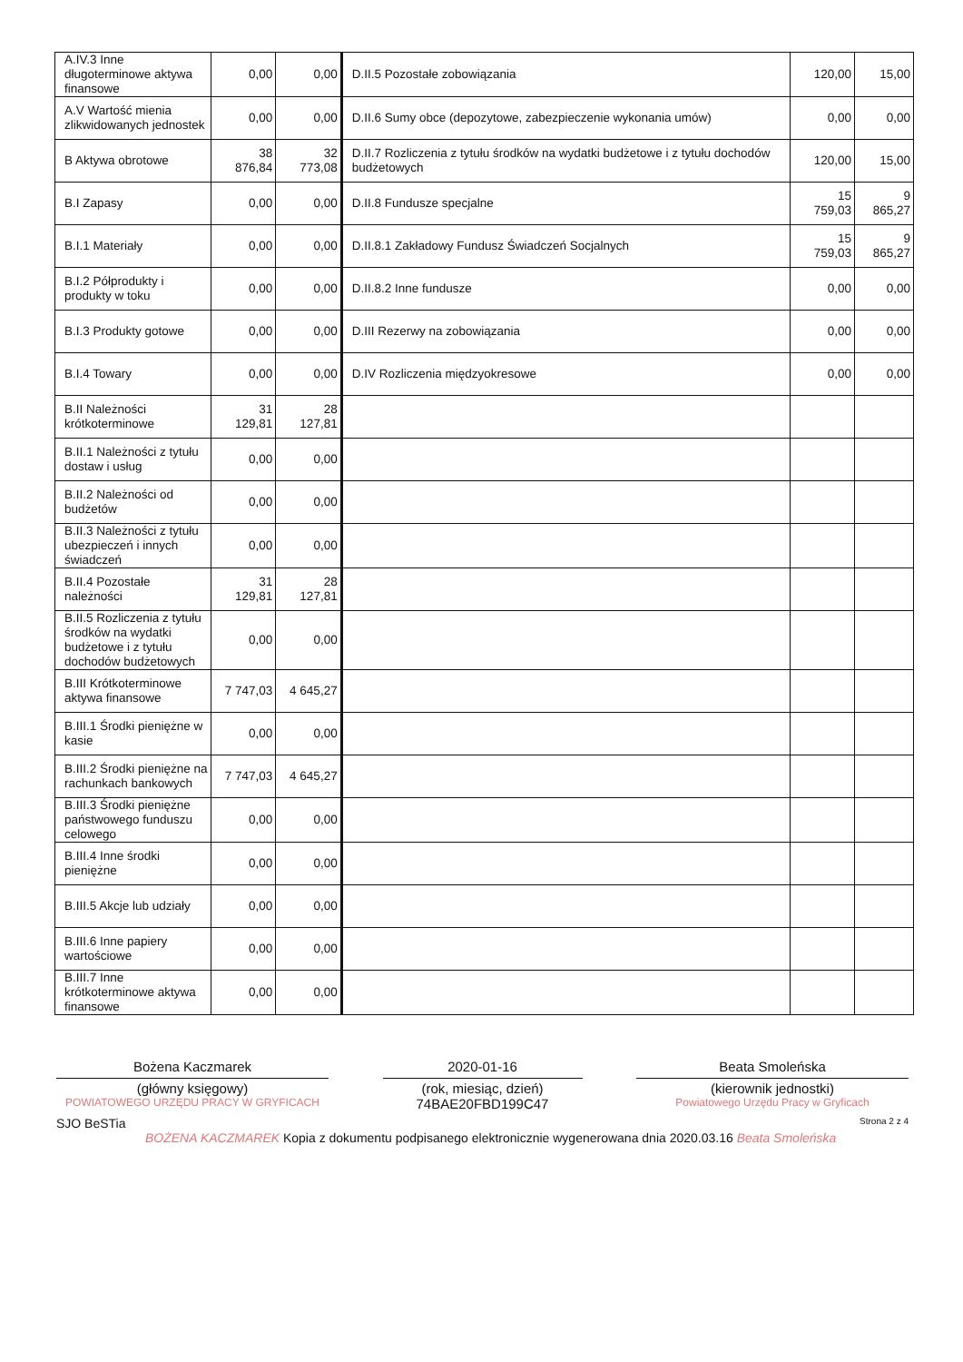| A.IV.3 Inne długoterminowe aktywa finansowe | 0,00 | 0,00 | D.II.5 Pozostałe zobowiązania | 120,00 | 15,00 |
| A.V Wartość mienia zlikwidowanych jednostek | 0,00 | 0,00 | D.II.6 Sumy obce (depozytowe, zabezpieczenie wykonania umów) | 0,00 | 0,00 |
| B Aktywa obrotowe | 38 876,84 | 32 773,08 | D.II.7 Rozliczenia z tytułu środków na wydatki budżetowe i z tytułu dochodów budżetowych | 120,00 | 15,00 |
| B.I Zapasy | 0,00 | 0,00 | D.II.8 Fundusze specjalne | 15 759,03 | 9 865,27 |
| B.I.1 Materiały | 0,00 | 0,00 | D.II.8.1 Zakładowy Fundusz Świadczeń Socjalnych | 15 759,03 | 9 865,27 |
| B.I.2 Półprodukty i produkty w toku | 0,00 | 0,00 | D.II.8.2 Inne fundusze | 0,00 | 0,00 |
| B.I.3 Produkty gotowe | 0,00 | 0,00 | D.III Rezerwy na zobowiązania | 0,00 | 0,00 |
| B.I.4 Towary | 0,00 | 0,00 | D.IV Rozliczenia międzyokresowe | 0,00 | 0,00 |
| B.II Należności krótkoterminowe | 31 129,81 | 28 127,81 | | | |
| B.II.1 Należności z tytułu dostaw i usług | 0,00 | 0,00 | | | |
| B.II.2 Należności od budżetów | 0,00 | 0,00 | | | |
| B.II.3 Należności z tytułu ubezpieczeń i innych świadczeń | 0,00 | 0,00 | | | |
| B.II.4 Pozostałe należności | 31 129,81 | 28 127,81 | | | |
| B.II.5 Rozliczenia z tytułu środków na wydatki budżetowe i z tytułu dochodów budżetowych | 0,00 | 0,00 | | | |
| B.III Krótkoterminowe aktywa finansowe | 7 747,03 | 4 645,27 | | | |
| B.III.1 Środki pieniężne w kasie | 0,00 | 0,00 | | | |
| B.III.2 Środki pieniężne na rachunkach bankowych | 7 747,03 | 4 645,27 | | | |
| B.III.3 Środki pieniężne państwowego funduszu celowego | 0,00 | 0,00 | | | |
| B.III.4 Inne środki pieniężne | 0,00 | 0,00 | | | |
| B.III.5 Akcje lub udziały | 0,00 | 0,00 | | | |
| B.III.6 Inne papiery wartościowe | 0,00 | 0,00 | | | |
| B.III.7 Inne krótkoterminowe aktywa finansowe | 0,00 | 0,00 | | | |
Bożena Kaczmarek
(główny księgowy)
POWIATOWEGO URZĘDU PRACY W GRYFICACH
2020-01-16
(rok, miesiąc, dzień)
74BAE20FBD199C47
Beata Smoleńska
(kierownik jednostki)
Powiatowego Urzędu Pracy w Gryficach
SJO BeSTia Strona 2 z 4
BOŻENA KACZMAREK Kopia z dokumentu podpisanego elektronicznie wygenerowana dnia 2020.03.16 Beata Smoleńska